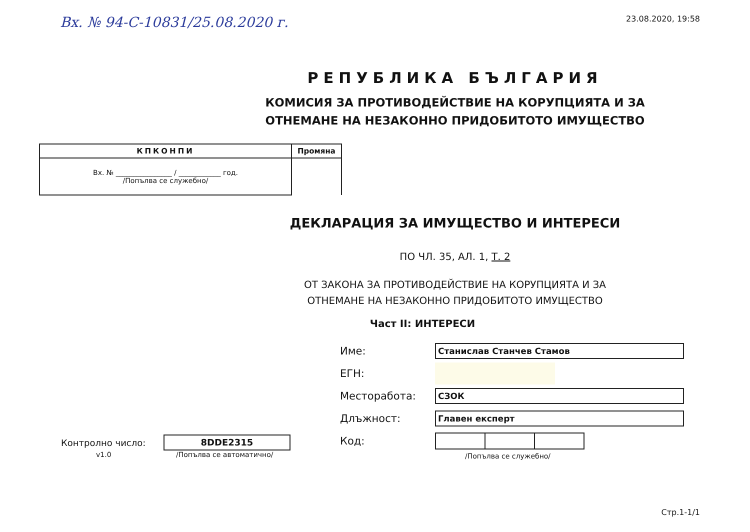Вх. № 94-С-10831/25.08.2020 г.
23.08.2020, 19:58
РЕПУБЛИКА БЪЛГАРИЯ
КОМИСИЯ ЗА ПРОТИВОДЕЙСТВИЕ НА КОРУПЦИЯТА И ЗА
ОТНЕМАНЕ НА НЕЗАКОННО ПРИДОБИТОТО ИМУЩЕСТВО
| КПКОНПИ | Промяна |
| --- | --- |
| Вх. № ________________ / ____________ год. /Попълва се служебно/ | |
ДЕКЛАРАЦИЯ ЗА ИМУЩЕСТВО И ИНТЕРЕСИ
ПО ЧЛ. 35, АЛ. 1, Т. 2
ОТ ЗАКОНА ЗА ПРОТИВОДЕЙСТВИЕ НА КОРУПЦИЯТА И ЗА
ОТНЕМАНЕ НА НЕЗАКОННО ПРИДОБИТОТО ИМУЩЕСТВО
Част II: ИНТЕРЕСИ
Контролно число: 8DDE2315
v1.0 /Попълва се автоматично/
Име: Станислав Станчев Стамов
ЕГН:
Месторабота: СЗОК
Длъжност: Главен експерт
Код:
/Попълва се служебно/
Стр.1-1/1